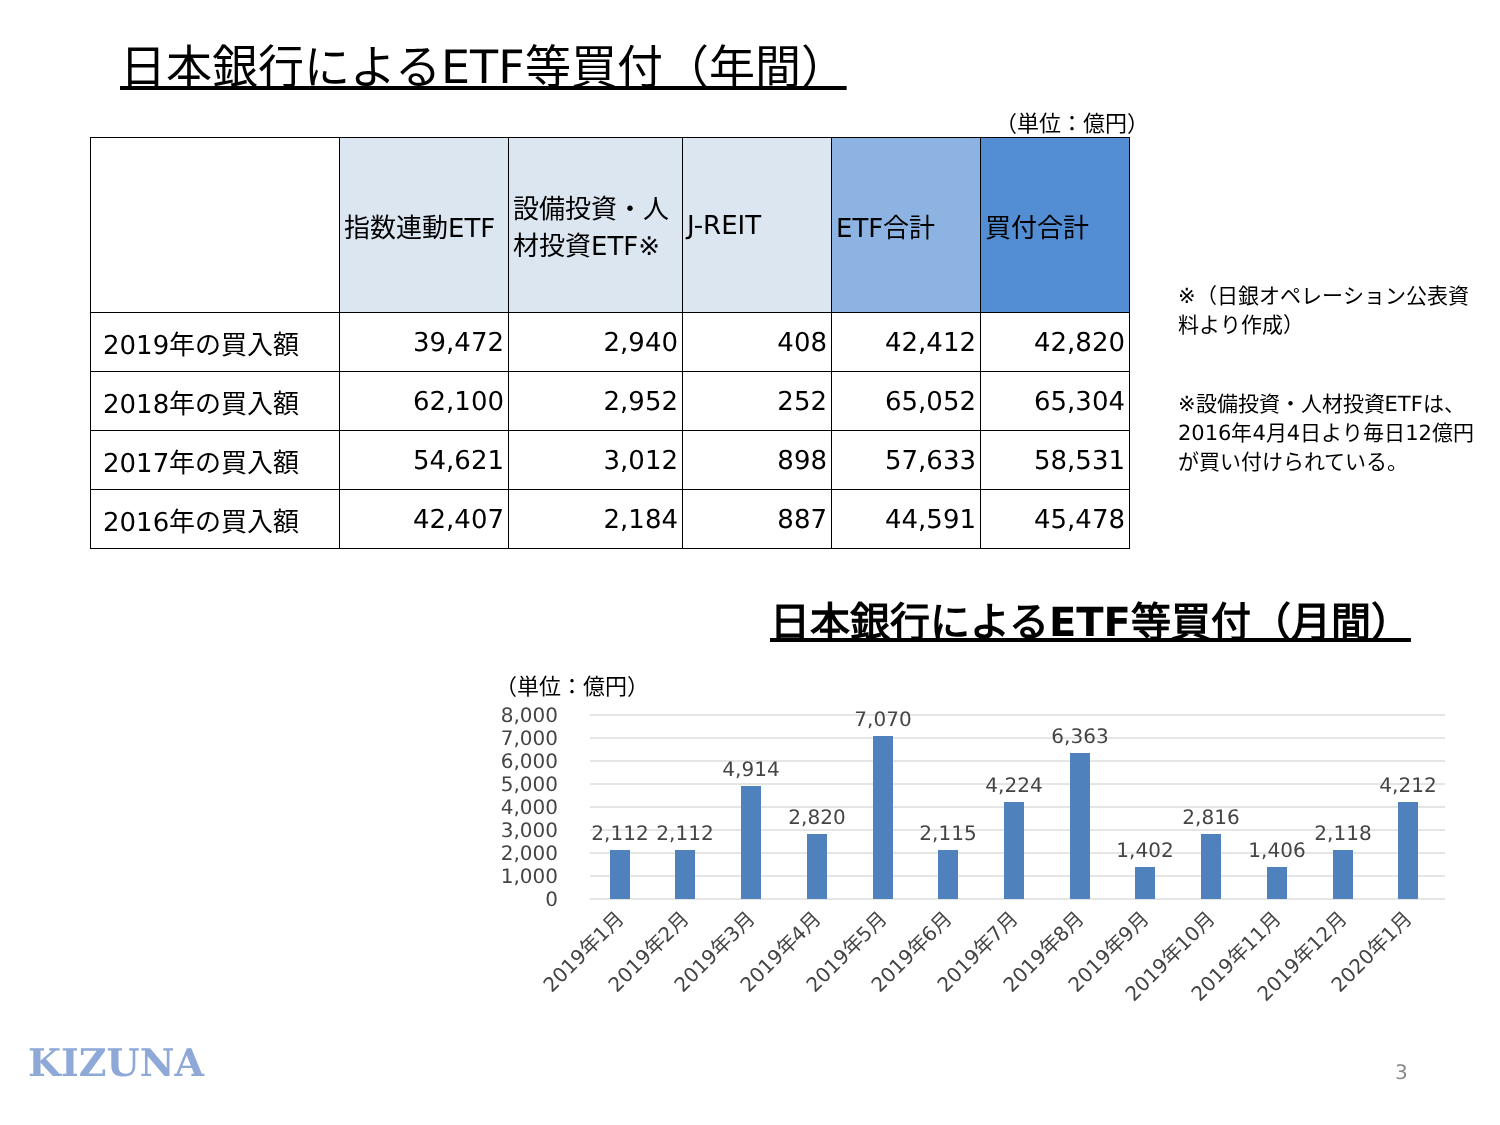日本銀行によるETF等買付（年間）
（単位：億円）
| | 指数連動ETF | 設備投資・人材投資ETF※ | J-REIT | ETF合計 | 買付合計 |
| --- | --- | --- | --- | --- | --- |
| 2019年の買入額 | 39,472 | 2,940 | 408 | 42,412 | 42,820 |
| 2018年の買入額 | 62,100 | 2,952 | 252 | 65,052 | 65,304 |
| 2017年の買入額 | 54,621 | 3,012 | 898 | 57,633 | 58,531 |
| 2016年の買入額 | 42,407 | 2,184 | 887 | 44,591 | 45,478 |
※（日銀オペレーション公表資料より作成）
※設備投資・人材投資ETFは、2016年4月4日より毎日12億円が買い付けられている。
日本銀行によるETF等買付（月間）
（単位：億円）
8,000
7,000
6,000
5,000
4,000
3,000
2,000
1,000
0
2,112
2,112
4,914
2,820
7,070
2,115
4,224
6,363
1,402
2,816
1,406
2,118
4,212
2019年1月
2019年2月
2019年3月
2019年4月
2019年5月
2019年6月
2019年7月
2019年8月
2019年9月
2019年10月
2019年11月
2019年12月
2020年1月
KIZUNA 3